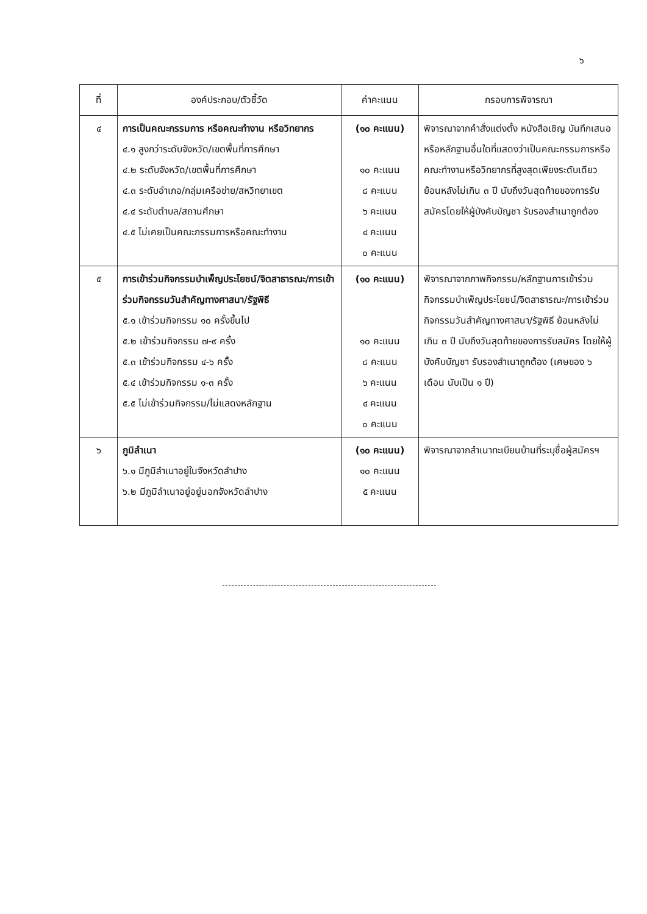๖
| ที่ | องค์ประกอบ/ตัวชี้วัด | ค่าคะแนน | กรอบการพิจารณา |
| --- | --- | --- | --- |
| ๔ | การเป็นคณะกรรมการ หรือคณะทำงาน หรือวิทยากร ๔.๑ สูงกว่าระดับจังหวัด/เขตพื้นที่การศึกษา ๔.๒ ระดับจังหวัด/เขตพื้นที่การศึกษา ๔.๓ ระดับอำเภอ/กลุ่มเครือข่าย/สหวิทยาเขต ๔.๔ ระดับตำบล/สถานศึกษา ๔.๕ ไม่เคยเป็นคณะกรรมการหรือคณะทำงาน | (๑๐ คะแนน) ๑๐ คะแนน ๘ คะแนน ๖ คะแนน ๔ คะแนน ๐ คะแนน | พิจารณาจากคำสั่งแต่งตั้ง หนังสือเชิญ บันทึกเสนอ หรือหลักฐานอื่นใดที่แสดงว่าเป็นคณะกรรมการหรือคณะทำงานหรือวิทยากรที่สูงสุดเพียงระดับเดียวย้อนหลังไม่เกิน ๓ ปี นับถึงวันสุดท้ายของการรับสมัครโดยให้ผู้บังคับบัญชา รับรองสำเนาถูกต้อง |
| ๕ | การเข้าร่วมกิจกรรมบำเพ็ญประโยชน์/จิตสาธารณะ/การเข้าร่วมกิจกรรมวันสำคัญทางศาสนา/รัฐพิธี ๕.๑ เข้าร่วมกิจกรรม ๑๐ ครั้งขึ้นไป ๕.๒ เข้าร่วมกิจกรรม ๗-๙ ครั้ง ๕.๓ เข้าร่วมกิจกรรม ๔-๖ ครั้ง ๕.๔ เข้าร่วมกิจกรรม ๑-๓ ครั้ง ๕.๕ ไม่เข้าร่วมกิจกรรม/ไม่แสดงหลักฐาน | (๑๐ คะแนน) ๑๐ คะแนน ๘ คะแนน ๖ คะแนน ๔ คะแนน ๐ คะแนน | พิจารณาจากภาพกิจกรรม/หลักฐานการเข้าร่วมกิจกรรมบำเพ็ญประโยชน์/จิตสาธารณะ/การเข้าร่วมกิจกรรมวันสำคัญทางศาสนา/รัฐพิธี ย้อนหลังไม่เกิน ๓ ปี นับถึงวันสุดท้ายของการรับสมัคร โดยให้ผู้บังคับบัญชา รับรองสำเนาถูกต้อง (เศษของ ๖ เดือน นับเป็น ๑ ปี) |
| ๖ | ภูมิลำเนา ๖.๑ มีภูมิลำเนาอยู่ในจังหวัดลำปาง ๖.๒ มีภูมิลำเนาอยู่อยู่นอกจังหวัดลำปาง | (๑๐ คะแนน) ๑๐ คะแนน ๕ คะแนน | พิจารณาจากสำเนาทะเบียนบ้านที่ระบุชื่อผู้สมัครฯ |